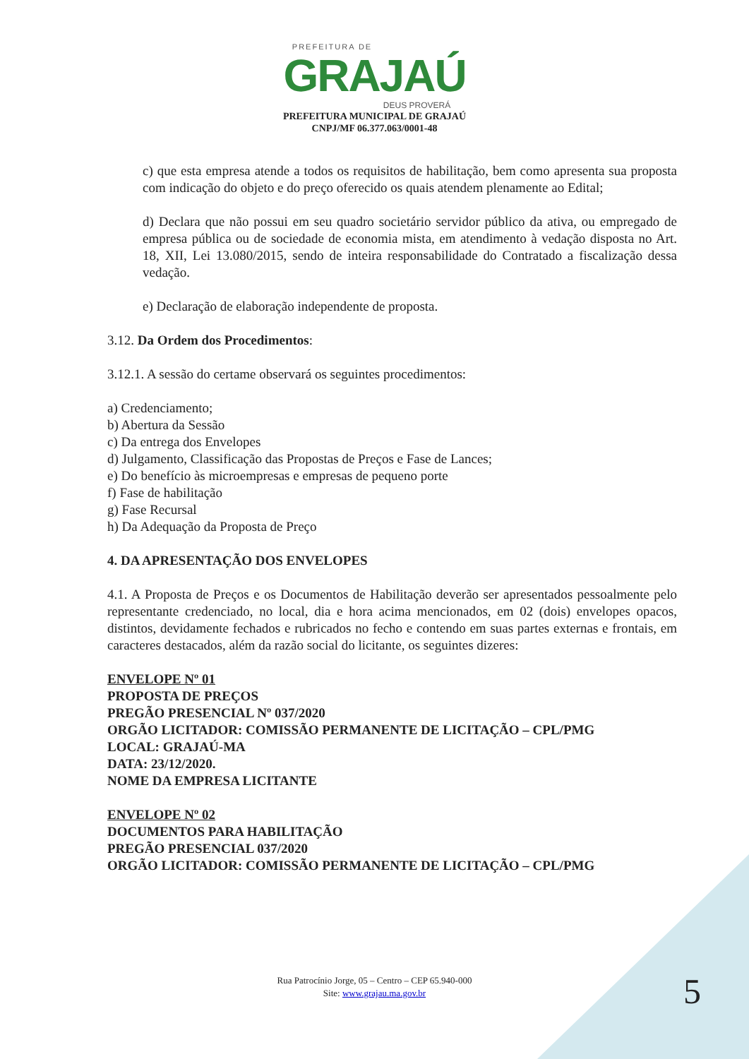PREFEITURA DE
GRAJAÚ
DEUS PROVERÁ
PREFEITURA MUNICIPAL DE GRAJAÚ
CNPJ/MF 06.377.063/0001-48
c) que esta empresa atende a todos os requisitos de habilitação, bem como apresenta sua proposta com indicação do objeto e do preço oferecido os quais atendem plenamente ao Edital;
d) Declara que não possui em seu quadro societário servidor público da ativa, ou empregado de empresa pública ou de sociedade de economia mista, em atendimento à vedação disposta no Art. 18, XII, Lei 13.080/2015, sendo de inteira responsabilidade do Contratado a fiscalização dessa vedação.
e) Declaração de elaboração independente de proposta.
3.12. Da Ordem dos Procedimentos:
3.12.1. A sessão do certame observará os seguintes procedimentos:
a) Credenciamento;
b) Abertura da Sessão
c) Da entrega dos Envelopes
d) Julgamento, Classificação das Propostas de Preços e Fase de Lances;
e) Do benefício às microempresas e empresas de pequeno porte
f) Fase de habilitação
g) Fase Recursal
h) Da Adequação da Proposta de Preço
4. DA APRESENTAÇÃO DOS ENVELOPES
4.1. A Proposta de Preços e os Documentos de Habilitação deverão ser apresentados pessoalmente pelo representante credenciado, no local, dia e hora acima mencionados, em 02 (dois) envelopes opacos, distintos, devidamente fechados e rubricados no fecho e contendo em suas partes externas e frontais, em caracteres destacados, além da razão social do licitante, os seguintes dizeres:
ENVELOPE Nº 01
PROPOSTA DE PREÇOS
PREGÃO PRESENCIAL Nº 037/2020
ORGÃO LICITADOR: COMISSÃO PERMANENTE DE LICITAÇÃO – CPL/PMG
LOCAL: GRAJAÚ-MA
DATA: 23/12/2020.
NOME DA EMPRESA LICITANTE
ENVELOPE Nº 02
DOCUMENTOS PARA HABILITAÇÃO
PREGÃO PRESENCIAL 037/2020
ORGÃO LICITADOR: COMISSÃO PERMANENTE DE LICITAÇÃO – CPL/PMG
Rua Patrocínio Jorge, 05 – Centro – CEP 65.940-000
Site: www.grajau.ma.gov.br
5